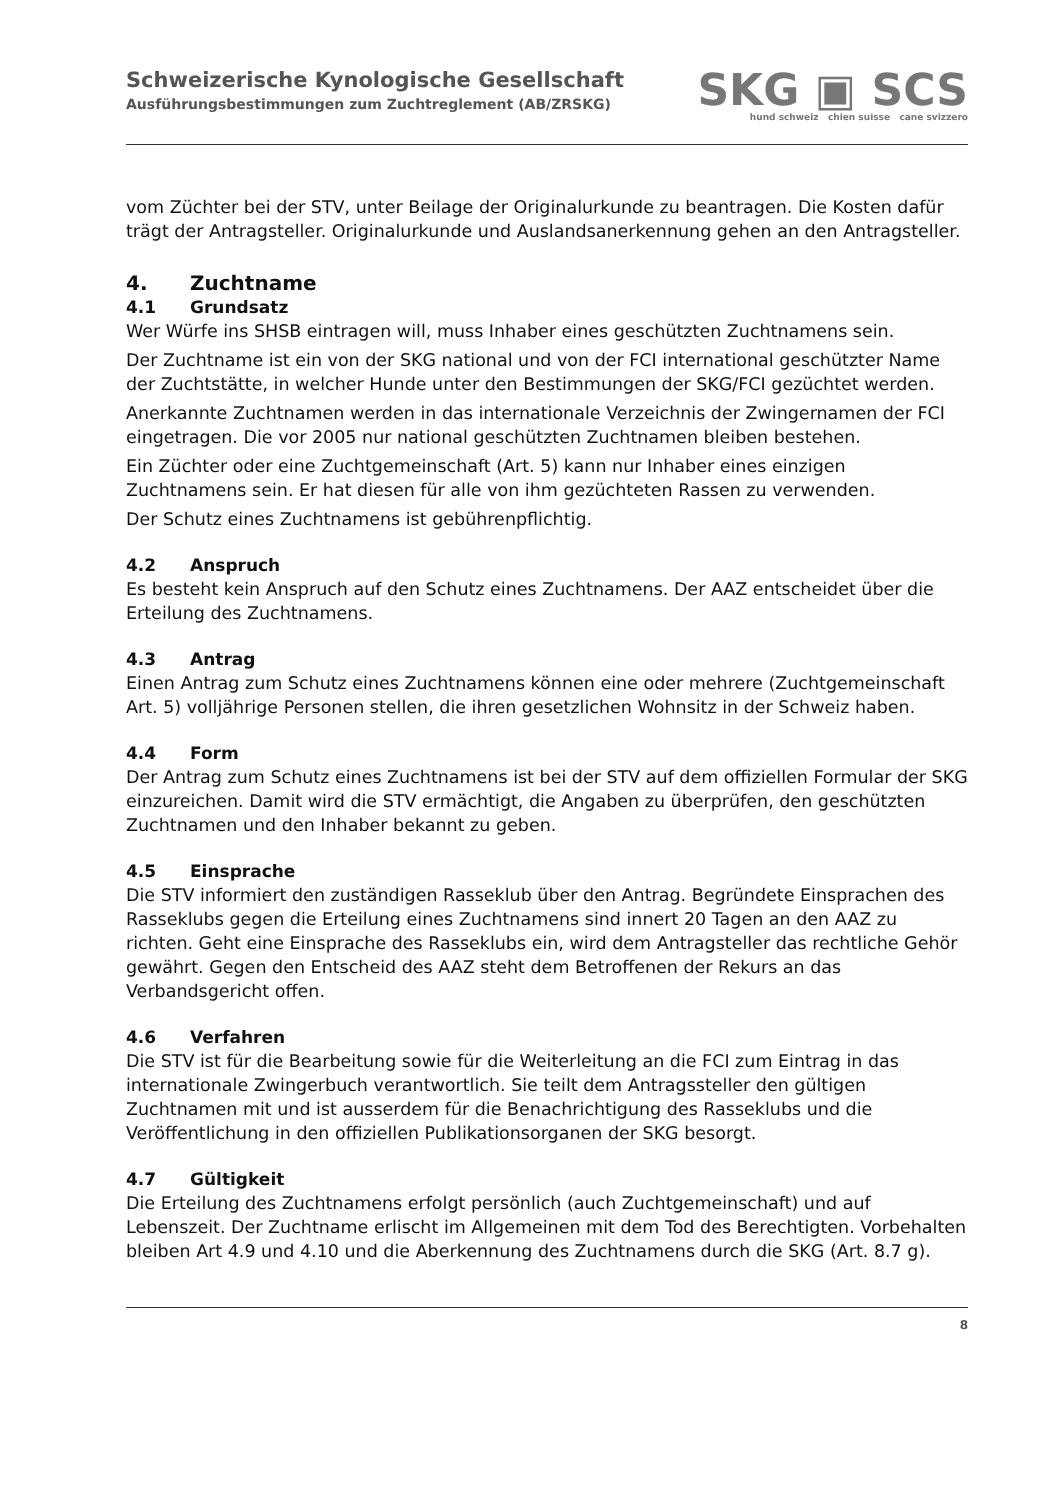Schweizerische Kynologische Gesellschaft
Ausführungsbestimmungen zum Zuchtreglement (AB/ZRSKG)
SKG ▣ SCS
hund schweiz chien suisse cane svizzero
vom Züchter bei der STV, unter Beilage der Originalurkunde zu beantragen. Die Kosten dafür trägt der Antragsteller. Originalurkunde und Auslandsanerkennung gehen an den Antragsteller.
4. Zuchtname
4.1 Grundsatz
Wer Würfe ins SHSB eintragen will, muss Inhaber eines geschützten Zuchtnamens sein.
Der Zuchtname ist ein von der SKG national und von der FCI international geschützter Name der Zuchtstätte, in welcher Hunde unter den Bestimmungen der SKG/FCI gezüchtet werden.
Anerkannte Zuchtnamen werden in das internationale Verzeichnis der Zwingernamen der FCI eingetragen. Die vor 2005 nur national geschützten Zuchtnamen bleiben bestehen.
Ein Züchter oder eine Zuchtgemeinschaft (Art. 5) kann nur Inhaber eines einzigen Zuchtnamens sein. Er hat diesen für alle von ihm gezüchteten Rassen zu verwenden.
Der Schutz eines Zuchtnamens ist gebührenpflichtig.
4.2 Anspruch
Es besteht kein Anspruch auf den Schutz eines Zuchtnamens. Der AAZ entscheidet über die Erteilung des Zuchtnamens.
4.3 Antrag
Einen Antrag zum Schutz eines Zuchtnamens können eine oder mehrere (Zuchtgemeinschaft Art. 5) volljährige Personen stellen, die ihren gesetzlichen Wohnsitz in der Schweiz haben.
4.4 Form
Der Antrag zum Schutz eines Zuchtnamens ist bei der STV auf dem offiziellen Formular der SKG einzureichen. Damit wird die STV ermächtigt, die Angaben zu überprüfen, den geschützten Zuchtnamen und den Inhaber bekannt zu geben.
4.5 Einsprache
Die STV informiert den zuständigen Rasseklub über den Antrag. Begründete Einsprachen des Rasseklubs gegen die Erteilung eines Zuchtnamens sind innert 20 Tagen an den AAZ zu richten. Geht eine Einsprache des Rasseklubs ein, wird dem Antragsteller das rechtliche Gehör gewährt. Gegen den Entscheid des AAZ steht dem Betroffenen der Rekurs an das Verbandsgericht offen.
4.6 Verfahren
Die STV ist für die Bearbeitung sowie für die Weiterleitung an die FCI zum Eintrag in das internationale Zwingerbuch verantwortlich. Sie teilt dem Antragssteller den gültigen Zuchtnamen mit und ist ausserdem für die Benachrichtigung des Rasseklubs und die Veröffentlichung in den offiziellen Publikationsorganen der SKG besorgt.
4.7 Gültigkeit
Die Erteilung des Zuchtnamens erfolgt persönlich (auch Zuchtgemeinschaft) und auf Lebenszeit. Der Zuchtname erlischt im Allgemeinen mit dem Tod des Berechtigten. Vorbehalten bleiben Art 4.9 und 4.10 und die Aberkennung des Zuchtnamens durch die SKG (Art. 8.7 g).
8